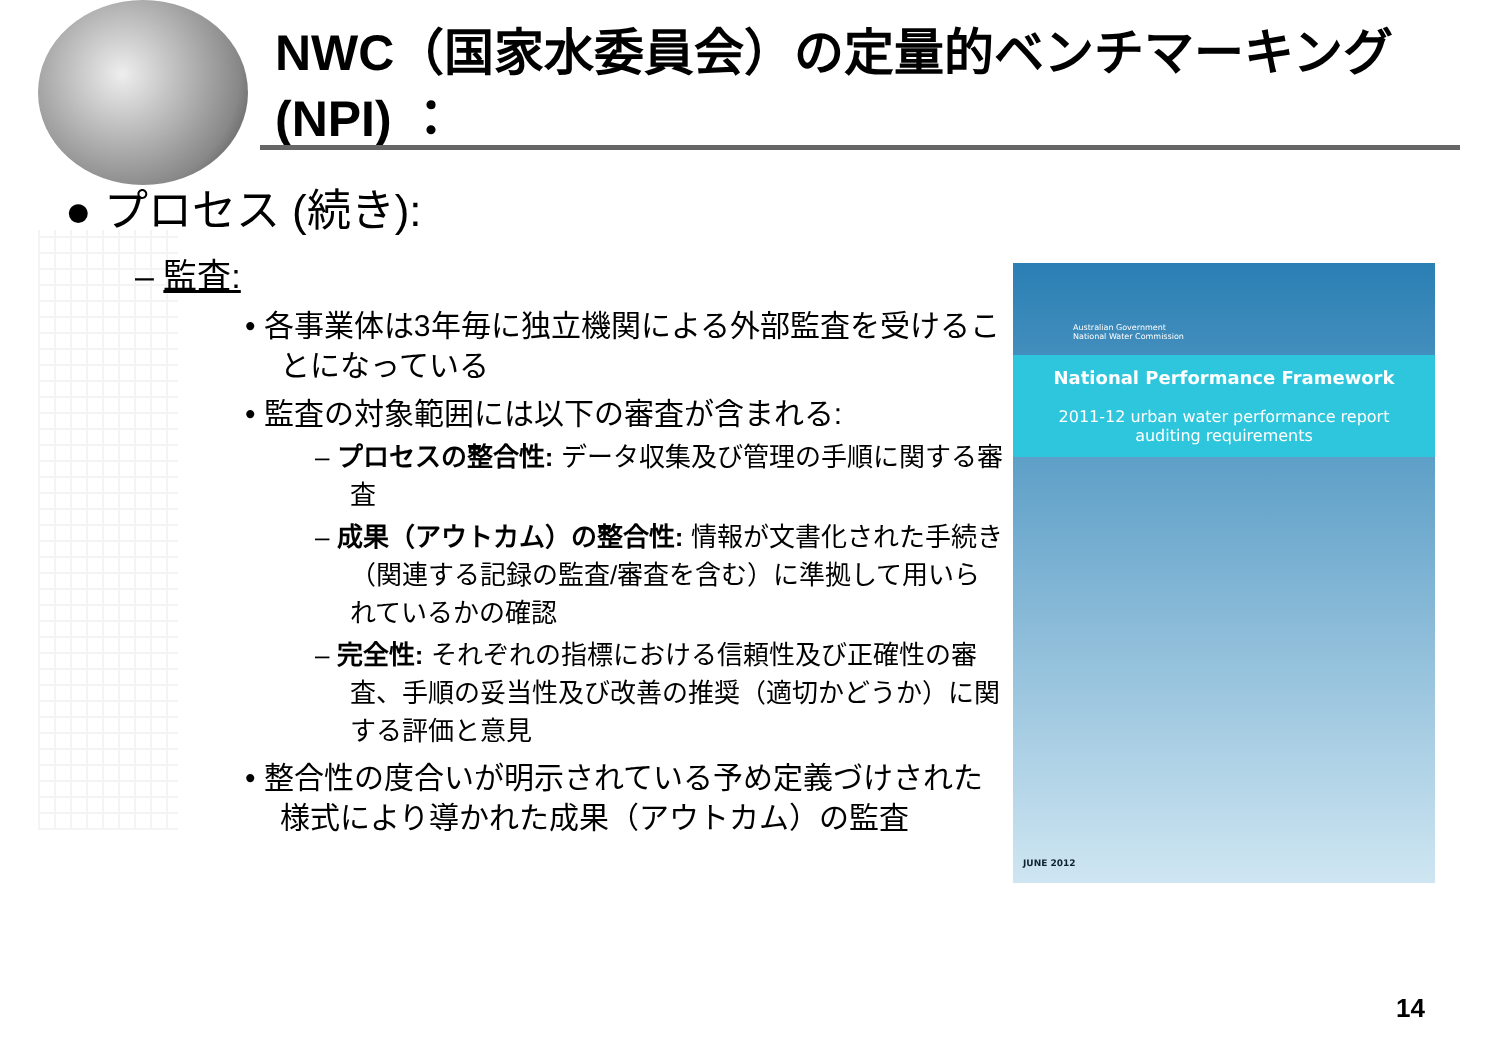NWC（国家水委員会）の定量的ベンチマーキング(NPI) ：
● プロセス (続き):
– 監査:
• 各事業体は3年毎に独立機関による外部監査を受けることになっている
• 監査の対象範囲には以下の審査が含まれる:
– プロセスの整合性: データ収集及び管理の手順に関する審査
– 成果（アウトカム）の整合性: 情報が文書化された手続き（関連する記録の監査/審査を含む）に準拠して用いられているかの確認
– 完全性: それぞれの指標における信頼性及び正確性の審査、手順の妥当性及び改善の推奨（適切かどうか）に関する評価と意見
• 整合性の度合いが明示されている予め定義づけされた様式により導かれた成果（アウトカム）の監査
Australian Government
National Water Commission
National Performance Framework
2011-12 urban water performance report
auditing requirements
JUNE 2012
14